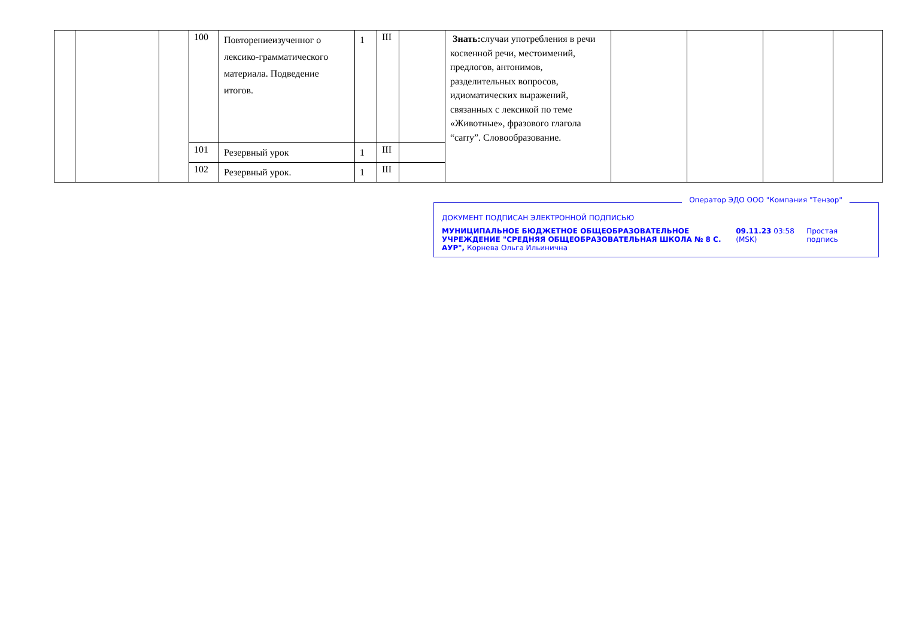| | | | 100 | Повторениеизученног о лексико-грамматического материала. Подведение итогов. | 1 | III | | Знать: случаи употребления в речи косвенной речи, местоимений, предлогов, антонимов, разделительных вопросов, идиоматических выражений, связанных с лексикой по теме «Животные», фразового глагола “carry”. Словообразование. | | | | |
| | | | 101 | Резервный урок | 1 | III | | | | | | |
| | | | 102 | Резервный урок. | 1 | III | | | | | | |
Оператор ЭДО ООО "Компания "Тензор"
ДОКУМЕНТ ПОДПИСАН ЭЛЕКТРОННОЙ ПОДПИСЬЮ
МУНИЦИПАЛЬНОЕ БЮДЖЕТНОЕ ОБЩЕОБРАЗОВАТЕЛЬНОЕ УЧРЕЖДЕНИЕ "СРЕДНЯЯ ОБЩЕОБРАЗОВАТЕЛЬНАЯ ШКОЛА № 8 С. АУР", Корнева Ольга Ильинична
09.11.23 03:58 (MSK)
Простая подпись